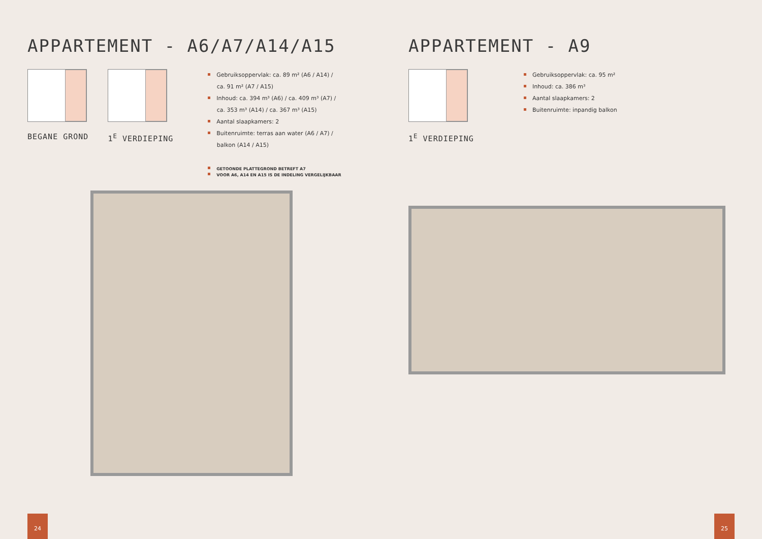APPARTEMENT - A6/A7/A14/A15
BEGANE GROND 1<sup>E</sup> VERDIEPING
Gebruiksoppervlak: ca. 89 m² (A6 / A14) /
ca. 91 m² (A7 / A15)
Inhoud: ca. 394 m³ (A6) / ca. 409 m³ (A7) /
ca. 353 m³ (A14) / ca. 367 m³ (A15)
Aantal slaapkamers: 2
Buitenruimte: terras aan water (A6 / A7) /
balkon (A14 / A15)
GETOONDE PLATTEGROND BETREFT A7
VOOR A6, A14 EN A15 IS DE INDELING VERGELIJKBAAR
24
APPARTEMENT - A9
1<sup>E</sup> VERDIEPING
Gebruiksoppervlak: ca. 95 m²
Inhoud: ca. 386 m³
Aantal slaapkamers: 2
Buitenruimte: inpandig balkon
25